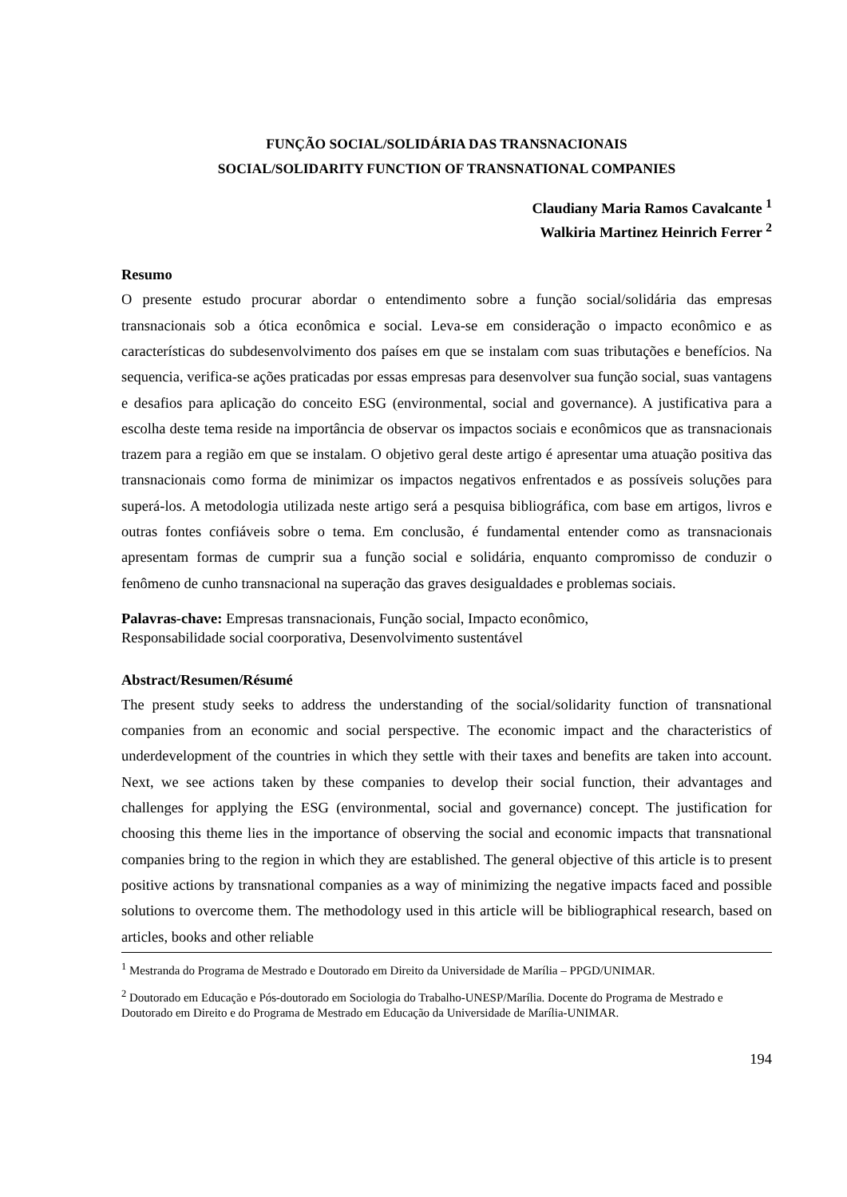FUNÇÃO SOCIAL/SOLIDÁRIA DAS TRANSNACIONAIS
SOCIAL/SOLIDARITY FUNCTION OF TRANSNATIONAL COMPANIES
Claudiany Maria Ramos Cavalcante <sup>1</sup>
Walkiria Martinez Heinrich Ferrer <sup>2</sup>
Resumo
O presente estudo procurar abordar o entendimento sobre a função social/solidária das empresas transnacionais sob a ótica econômica e social. Leva-se em consideração o impacto econômico e as características do subdesenvolvimento dos países em que se instalam com suas tributações e benefícios. Na sequencia, verifica-se ações praticadas por essas empresas para desenvolver sua função social, suas vantagens e desafios para aplicação do conceito ESG (environmental, social and governance). A justificativa para a escolha deste tema reside na importância de observar os impactos sociais e econômicos que as transnacionais trazem para a região em que se instalam. O objetivo geral deste artigo é apresentar uma atuação positiva das transnacionais como forma de minimizar os impactos negativos enfrentados e as possíveis soluções para superá-los. A metodologia utilizada neste artigo será a pesquisa bibliográfica, com base em artigos, livros e outras fontes confiáveis sobre o tema. Em conclusão, é fundamental entender como as transnacionais apresentam formas de cumprir sua a função social e solidária, enquanto compromisso de conduzir o fenômeno de cunho transnacional na superação das graves desigualdades e problemas sociais.
Palavras-chave: Empresas transnacionais, Função social, Impacto econômico,
Responsabilidade social coorporativa, Desenvolvimento sustentável
Abstract/Resumen/Résumé
The present study seeks to address the understanding of the social/solidarity function of transnational companies from an economic and social perspective. The economic impact and the characteristics of underdevelopment of the countries in which they settle with their taxes and benefits are taken into account. Next, we see actions taken by these companies to develop their social function, their advantages and challenges for applying the ESG (environmental, social and governance) concept. The justification for choosing this theme lies in the importance of observing the social and economic impacts that transnational companies bring to the region in which they are established. The general objective of this article is to present positive actions by transnational companies as a way of minimizing the negative impacts faced and possible solutions to overcome them. The methodology used in this article will be bibliographical research, based on articles, books and other reliable
<sup>1</sup> Mestranda do Programa de Mestrado e Doutorado em Direito da Universidade de Marília – PPGD/UNIMAR.
<sup>2</sup> Doutorado em Educação e Pós-doutorado em Sociologia do Trabalho-UNESP/Marília. Docente do Programa de Mestrado e Doutorado em Direito e do Programa de Mestrado em Educação da Universidade de Marília-UNIMAR.
194